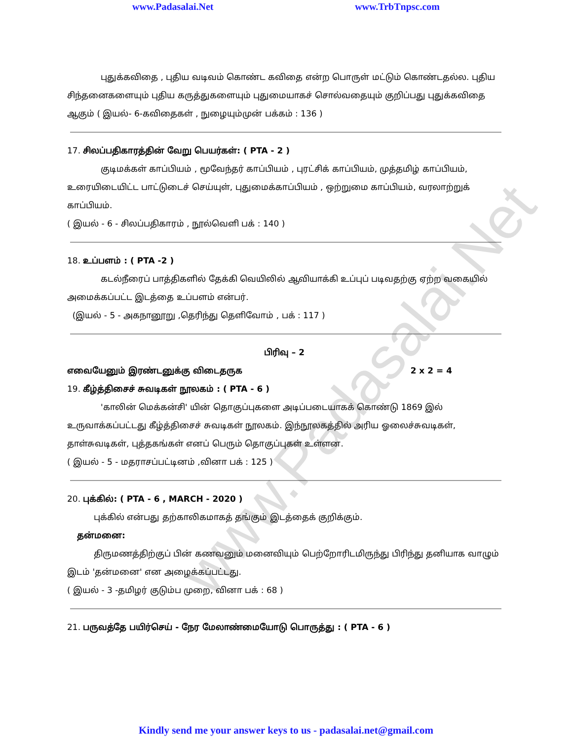www.Padasalai.Net www.TrbTnpsc.com
புதுக்கவிதை , புதிய வடிவம் கொண்ட கவிதை என்ற பொருள் மட்டும் கொண்டதல்ல. புதிய சிந்தனைகளையும் புதிய கருத்துகளையும் புதுமையாகச் சொல்வதையும் குறிப்பது புதுக்கவிதை ஆகும் ( இயல்- 6-கவிதைகள் , நுழையும்முன் பக்கம் : 136 )
17. சிலப்பதிகாரத்தின் வேறு பெயர்கள்: ( PTA - 2 )
குடிமக்கள் காப்பியம் , மூவேந்தர் காப்பியம் , புரட்சிக் காப்பியம், முத்தமிழ் காப்பியம், உரையிடையிட்ட பாட்டுடைச் செய்யுள், புதுமைக்காப்பியம் , ஒற்றுமை காப்பியம், வரலாற்றுக் காப்பியம்.
( இயல் - 6 - சிலப்பதிகாரம் , நூல்வெளி பக் : 140 )
18. உப்பளம் : ( PTA -2 )
கடல்நீரைப் பாத்திகளில் தேக்கி வெயிலில் ஆவியாக்கி உப்புப் படிவதற்கு ஏற்ற வகையில் அமைக்கப்பட்ட இடத்தை உப்பளம் என்பர்.
(இயல் - 5 - அகநானூறு ,தெரிந்து தெளிவோம் , பக் : 117 )
பிரிவு – 2
எவையேனும் இரண்டனுக்கு விடைதருக 2 x 2 = 4
19. கீழ்த்திசைச் சுவடிகள் நூலகம் : ( PTA - 6 )
'காலின் மெக்கன்சி' யின் தொகுப்புகளை அடிப்படையாகக் கொண்டு 1869 இல் உருவாக்கப்பட்டது கீழ்த்திசைச் சுவடிகள் நூலகம். இந்நூலகத்தில் அரிய ஓலைச்சுவடிகள், தாள்சுவடிகள், புத்தகங்கள் எனப் பெரும் தொகுப்புகள் உள்ளன.
( இயல் - 5 - மதராசப்பட்டினம் ,வினா பக் : 125 )
20. புக்கில்: ( PTA - 6 , MARCH - 2020 )
புக்கில் என்பது தற்காலிகமாகத் தங்கும் இடத்தைக் குறிக்கும்.
தன்மனை:
திருமணத்திற்குப் பின் கணவனும் மனைவியும் பெற்றோரிடமிருந்து பிரிந்து தனியாக வாழும் இடம் 'தன்மனை' என அழைக்கப்பட்டது.
( இயல் - 3 -தமிழர் குடும்ப முறை, வினா பக் : 68 )
21. பருவத்தே பயிர்செய் - நேர மேலாண்மையோடு பொருத்து : ( PTA - 6 )
www.Padasalai.Net
Kindly send me your answer keys to us - padasalai.net@gmail.com